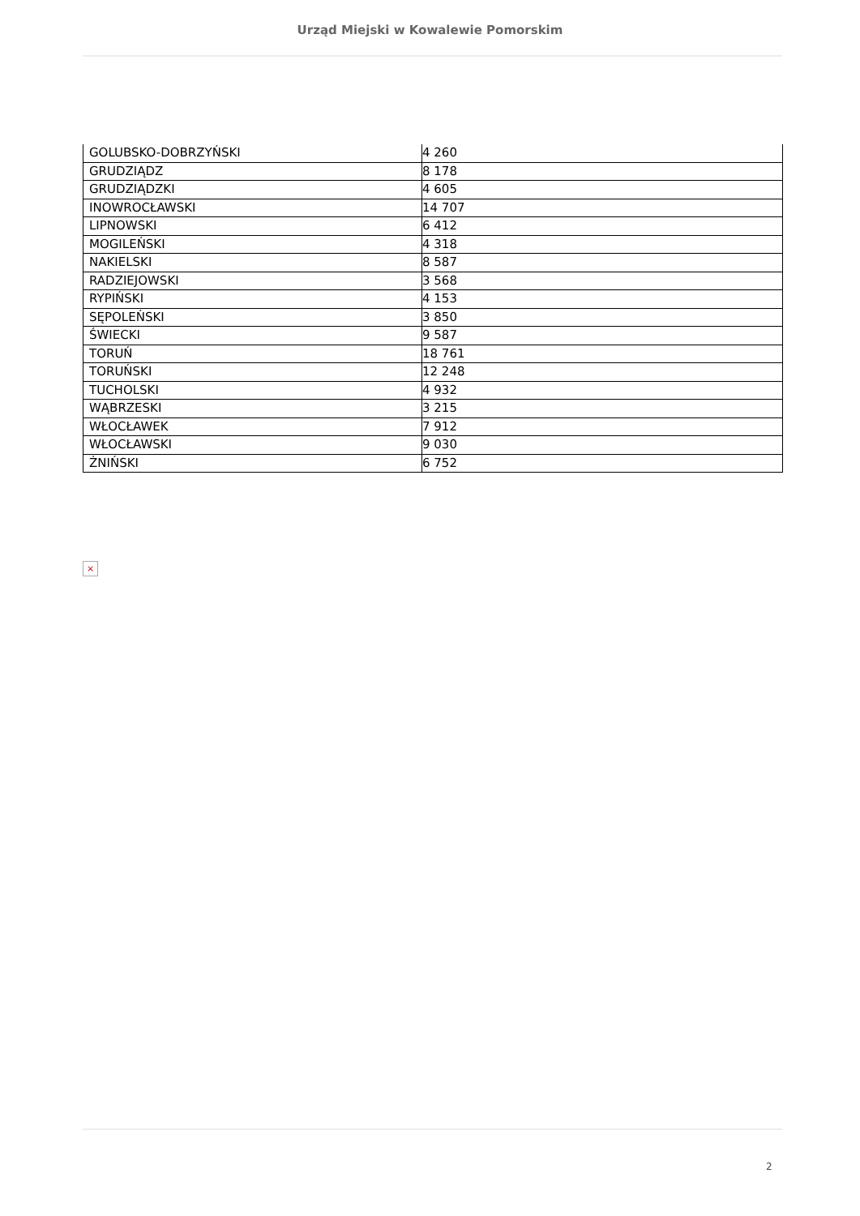Urząd Miejski w Kowalewie Pomorskim
| GOLUBSKO-DOBRZYŃSKI | 4 260 |
| GRUDZIĄDZ | 8 178 |
| GRUDZIĄDZKI | 4 605 |
| INOWROCŁAWSKI | 14 707 |
| LIPNOWSKI | 6 412 |
| MOGILEŃSKI | 4 318 |
| NAKIELSKI | 8 587 |
| RADZIEJOWSKI | 3 568 |
| RYPIŃSKI | 4 153 |
| SĘPOLEŃSKI | 3 850 |
| ŚWIECKI | 9 587 |
| TORUŃ | 18 761 |
| TORUŃSKI | 12 248 |
| TUCHOLSKI | 4 932 |
| WĄBRZESKI | 3 215 |
| WŁOCŁAWEK | 7 912 |
| WŁOCŁAWSKI | 9 030 |
| ŻNIŃSKI | 6 752 |
×
2